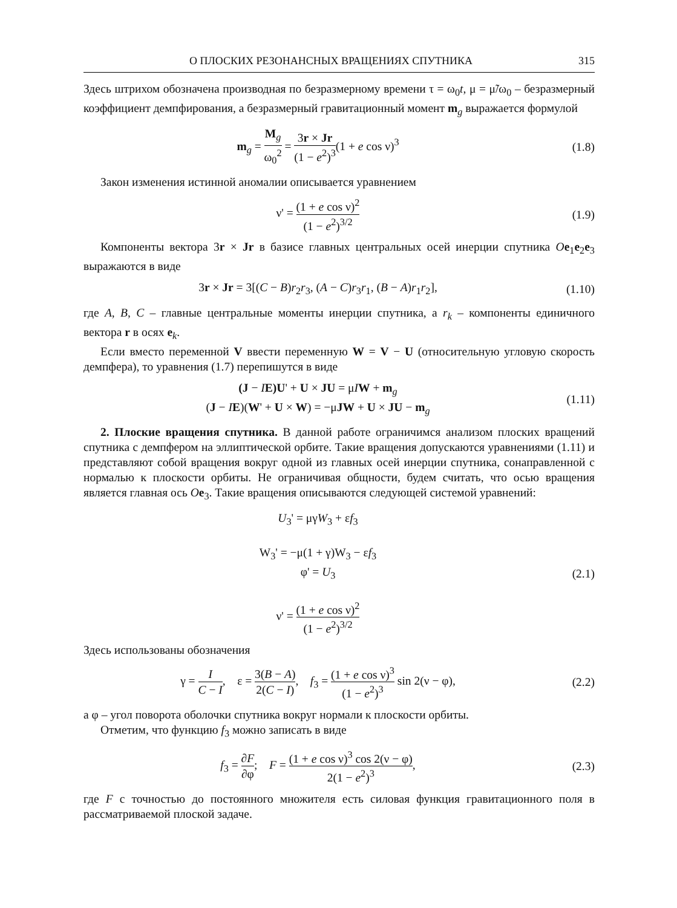О ПЛОСКИХ РЕЗОНАНСНЫХ ВРАЩЕНИЯХ СПУТНИКА 315
Здесь штрихом обозначена производная по безразмерному времени τ = ω<sub>0</sub>t, μ = μ̃/ω<sub>0</sub> – безразмерный коэффициент демпфирования, а безразмерный гравитационный момент m<sub>g</sub> выражается формулой
m<sub>g</sub> = M<sub>g</sub> ω<sub>0</sub><sup>2</sup> = 3r × Jr (1 − e<sup>2</sup>)<sup>3</sup>(1 + e cos ν)<sup>3</sup>
(1.8)
Закон изменения истинной аномалии описывается уравнением
ν' = (1 + e cos ν)<sup>2</sup> (1 − e<sup>2</sup>)<sup>3/2</sup>
(1.9)
Компоненты вектора 3r × Jr в базисе главных центральных осей инерции спутника Oe<sub>1</sub>e<sub>2</sub>e<sub>3</sub> выражаются в виде
3r × Jr = 3[(C − B)r<sub>2</sub>r<sub>3</sub>, (A − C)r<sub>3</sub>r<sub>1</sub>, (B − A)r<sub>1</sub>r<sub>2</sub>],
(1.10)
где A, B, C – главные центральные моменты инерции спутника, а r<sub>k</sub> – компоненты единичного вектора r в осях e<sub>k</sub>.
Если вместо переменной V ввести переменную W = V − U (относительную угловую скорость демпфера), то уравнения (1.7) перепишутся в виде
(J − IE)U' + U × JU = μIW + m<sub>g</sub>
(J − IE)(W' + U × W) = −μJW + U × JU − m<sub>g</sub>
(1.11)
2. Плоские вращения спутника. В данной работе ограничимся анализом плоских вращений спутника с демпфером на эллиптической орбите. Такие вращения допускаются уравнениями (1.11) и представляют собой вращения вокруг одной из главных осей инерции спутника, сонаправленной с нормалью к плоскости орбиты. Не ограничивая общности, будем считать, что осью вращения является главная ось Oe<sub>3</sub>. Такие вращения описываются следующей системой уравнений:
U<sub>3</sub>' = μγW<sub>3</sub> + εf<sub>3</sub>
W<sub>3</sub>' = −μ(1 + γ)W<sub>3</sub> − εf<sub>3</sub>
φ' = U<sub>3</sub>
ν' = (1 + e cos ν)<sup>2</sup> (1 − e<sup>2</sup>)<sup>3/2</sup>
(2.1)
Здесь использованы обозначения
γ = I C − I, ε = 3(B − A) 2(C − I), f<sub>3</sub> = (1 + e cos ν)<sup>3</sup> (1 − e<sup>2</sup>)<sup>3</sup> sin 2(ν − φ),
(2.2)
а φ – угол поворота оболочки спутника вокруг нормали к плоскости орбиты.
Отметим, что функцию f<sub>3</sub> можно записать в виде
f<sub>3</sub> = ∂F ∂φ; F = (1 + e cos ν)<sup>3</sup> cos 2(ν − φ) 2(1 − e<sup>2</sup>)<sup>3</sup>,
(2.3)
где F с точностью до постоянного множителя есть силовая функция гравитационного поля в рассматриваемой плоской задаче.